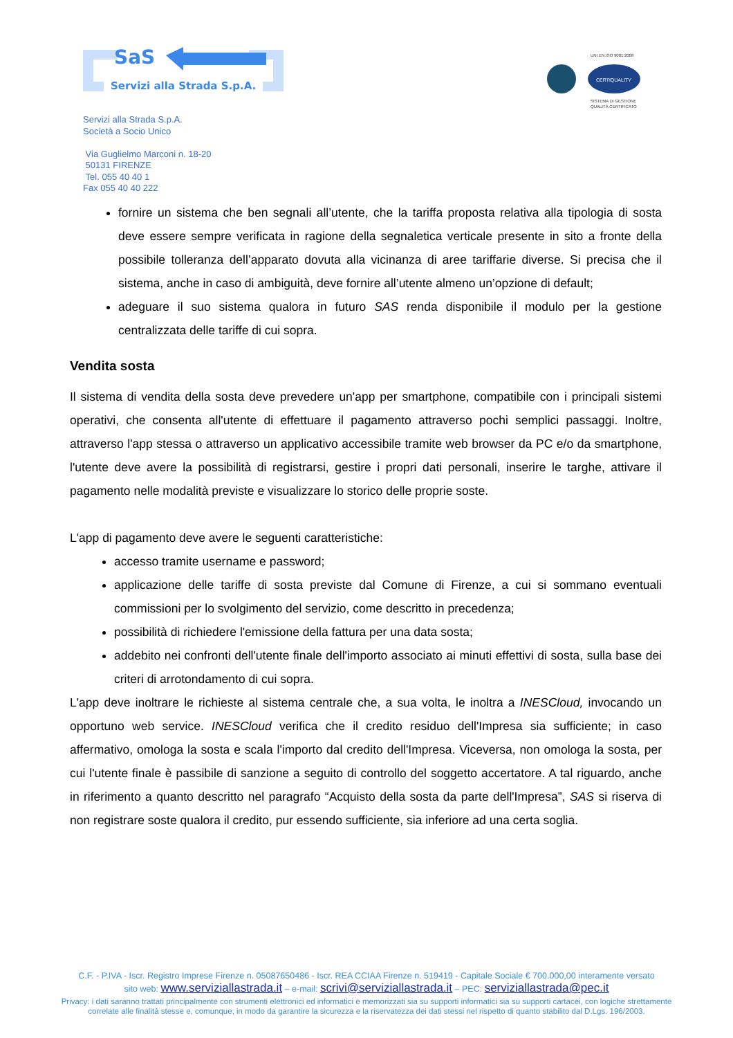SaS
Servizi alla Strada S.p.A.
UNI EN ISO 9001:2008
CERTIQUALITY
SISTEMA DI GESTIONE
QUALITÀ CERTIFICATO
Servizi alla Strada S.p.A.
Società a Socio Unico
Via Guglielmo Marconi n. 18-20
50131 FIRENZE
Tel. 055 40 40 1
Fax 055 40 40 222
fornire un sistema che ben segnali all’utente, che la tariffa proposta relativa alla tipologia di sosta deve essere sempre verificata in ragione della segnaletica verticale presente in sito a fronte della possibile tolleranza dell’apparato dovuta alla vicinanza di aree tariffarie diverse. Si precisa che il sistema, anche in caso di ambiguità, deve fornire all’utente almeno un’opzione di default;
adeguare il suo sistema qualora in futuro SAS renda disponibile il modulo per la gestione centralizzata delle tariffe di cui sopra.
Vendita sosta
Il sistema di vendita della sosta deve prevedere un'app per smartphone, compatibile con i principali sistemi operativi, che consenta all'utente di effettuare il pagamento attraverso pochi semplici passaggi. Inoltre, attraverso l'app stessa o attraverso un applicativo accessibile tramite web browser da PC e/o da smartphone, l'utente deve avere la possibilità di registrarsi, gestire i propri dati personali, inserire le targhe, attivare il pagamento nelle modalità previste e visualizzare lo storico delle proprie soste.
L'app di pagamento deve avere le seguenti caratteristiche:
accesso tramite username e password;
applicazione delle tariffe di sosta previste dal Comune di Firenze, a cui si sommano eventuali commissioni per lo svolgimento del servizio, come descritto in precedenza;
possibilità di richiedere l'emissione della fattura per una data sosta;
addebito nei confronti dell'utente finale dell'importo associato ai minuti effettivi di sosta, sulla base dei criteri di arrotondamento di cui sopra.
L'app deve inoltrare le richieste al sistema centrale che, a sua volta, le inoltra a INESCloud, invocando un opportuno web service. INESCloud verifica che il credito residuo dell'Impresa sia sufficiente; in caso affermativo, omologa la sosta e scala l'importo dal credito dell'Impresa. Viceversa, non omologa la sosta, per cui l'utente finale è passibile di sanzione a seguito di controllo del soggetto accertatore. A tal riguardo, anche in riferimento a quanto descritto nel paragrafo “Acquisto della sosta da parte dell'Impresa”, SAS si riserva di non registrare soste qualora il credito, pur essendo sufficiente, sia inferiore ad una certa soglia.
C.F. - P.IVA - Iscr. Registro Imprese Firenze n. 05087650486 - Iscr. REA CCIAA Firenze n. 519419 - Capitale Sociale € 700.000,00 interamente versato
sito web: www.serviziallastrada.it – e-mail: scrivi@serviziallastrada.it – PEC: serviziallastrada@pec.it
Privacy: i dati saranno trattati principalmente con strumenti elettronici ed informatici e memorizzati sia su supporti informatici sia su supporti cartacei, con logiche strettamente
correlate alle finalità stesse e, comunque, in modo da garantire la sicurezza e la riservatezza dei dati stessi nel rispetto di quanto stabilito dal D.Lgs. 196/2003.